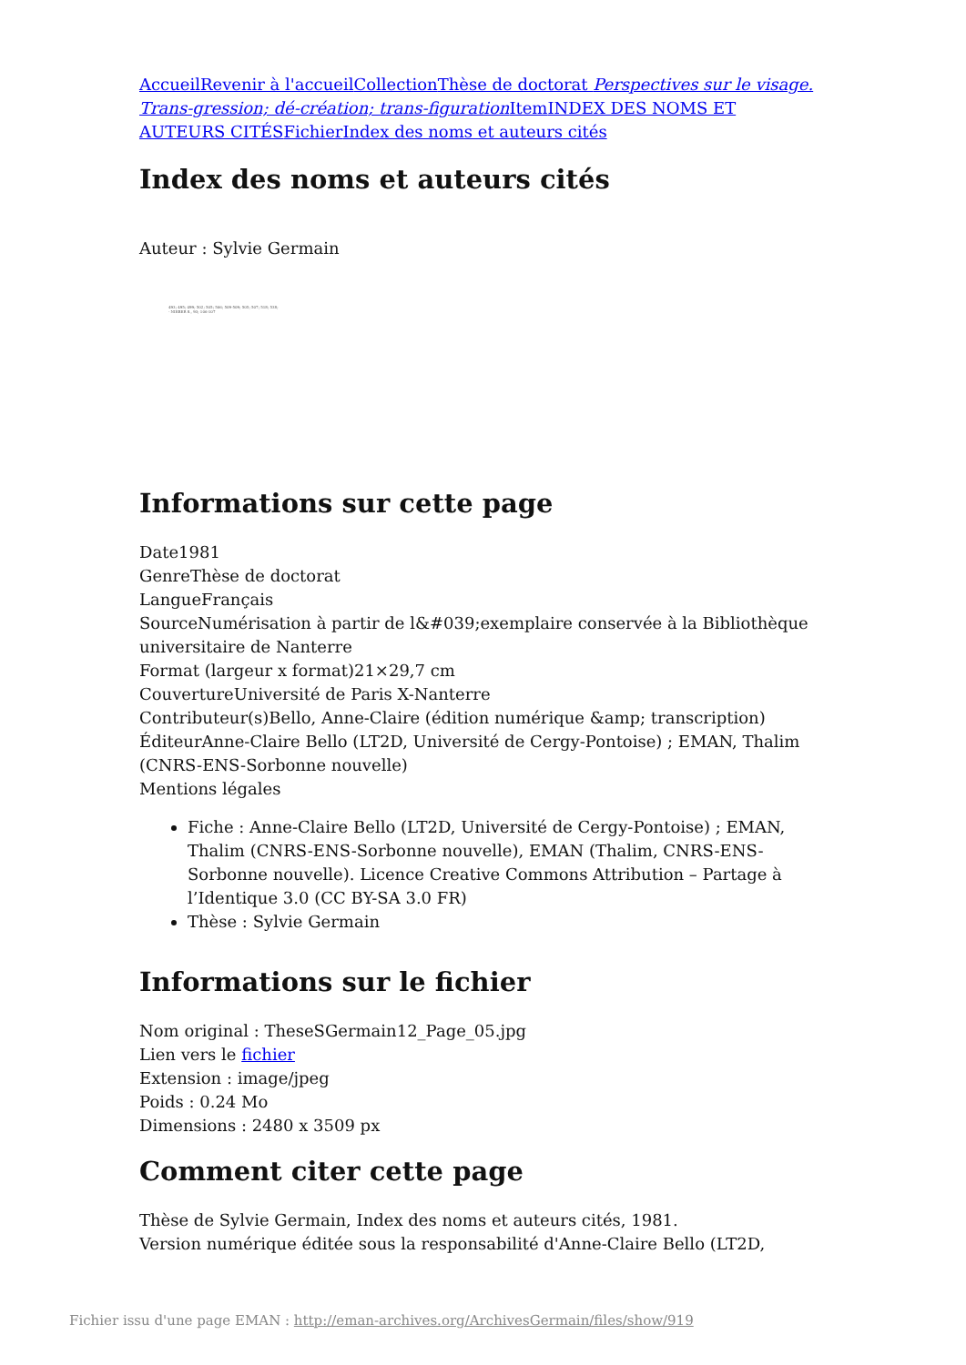Accueil Revenir à l'accueil Collection Thèse de doctorat Perspectives sur le visage. Trans-gression; dé-création; trans-figuration Item INDEX DES NOMS ET AUTEURS CITÉS Fichier Index des noms et auteurs cités
Index des noms et auteurs cités
Auteur : Sylvie Germain
493; 495; 499; 502; 505; 506; 509-509; 505; 507; 518; 538;
- NIEBER 8., 93; 106-107
Informations sur cette page
Date1981
GenreThèse de doctorat
LangueFrançais
SourceNumérisation à partir de l&#039;exemplaire conservée à la Bibliothèque universitaire de Nanterre
Format (largeur x format)21×29,7 cm
CouvertureUniversité de Paris X-Nanterre
Contributeur(s)Bello, Anne-Claire (édition numérique &amp; transcription)
ÉditeurAnne-Claire Bello (LT2D, Université de Cergy-Pontoise) ; EMAN, Thalim (CNRS-ENS-Sorbonne nouvelle)
Mentions légales
Fiche : Anne-Claire Bello (LT2D, Université de Cergy-Pontoise) ; EMAN, Thalim (CNRS-ENS-Sorbonne nouvelle), EMAN (Thalim, CNRS-ENS-Sorbonne nouvelle). Licence Creative Commons Attribution – Partage à l’Identique 3.0 (CC BY-SA 3.0 FR)
Thèse : Sylvie Germain
Informations sur le fichier
Nom original : TheseSGermain12_Page_05.jpg
Lien vers le fichier
Extension : image/jpeg
Poids : 0.24 Mo
Dimensions : 2480 x 3509 px
Comment citer cette page
Thèse de Sylvie Germain, Index des noms et auteurs cités, 1981.
Version numérique éditée sous la responsabilité d'Anne-Claire Bello (LT2D,
Fichier issu d'une page EMAN : http://eman-archives.org/ArchivesGermain/files/show/919